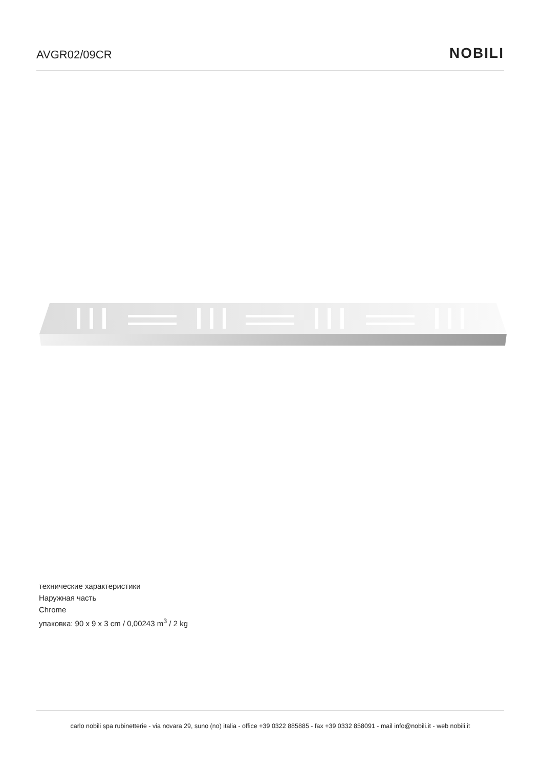AVGR02/09CR
NOBILI
технические характеристики
Наружная часть
Chrome
упаковка: 90 x 9 x 3 cm / 0,00243 m<sup>3</sup> / 2 kg
carlo nobili spa rubinetterie - via novara 29, suno (no) italia - office +39 0322 885885 - fax +39 0332 858091 - mail info@nobili.it - web nobili.it